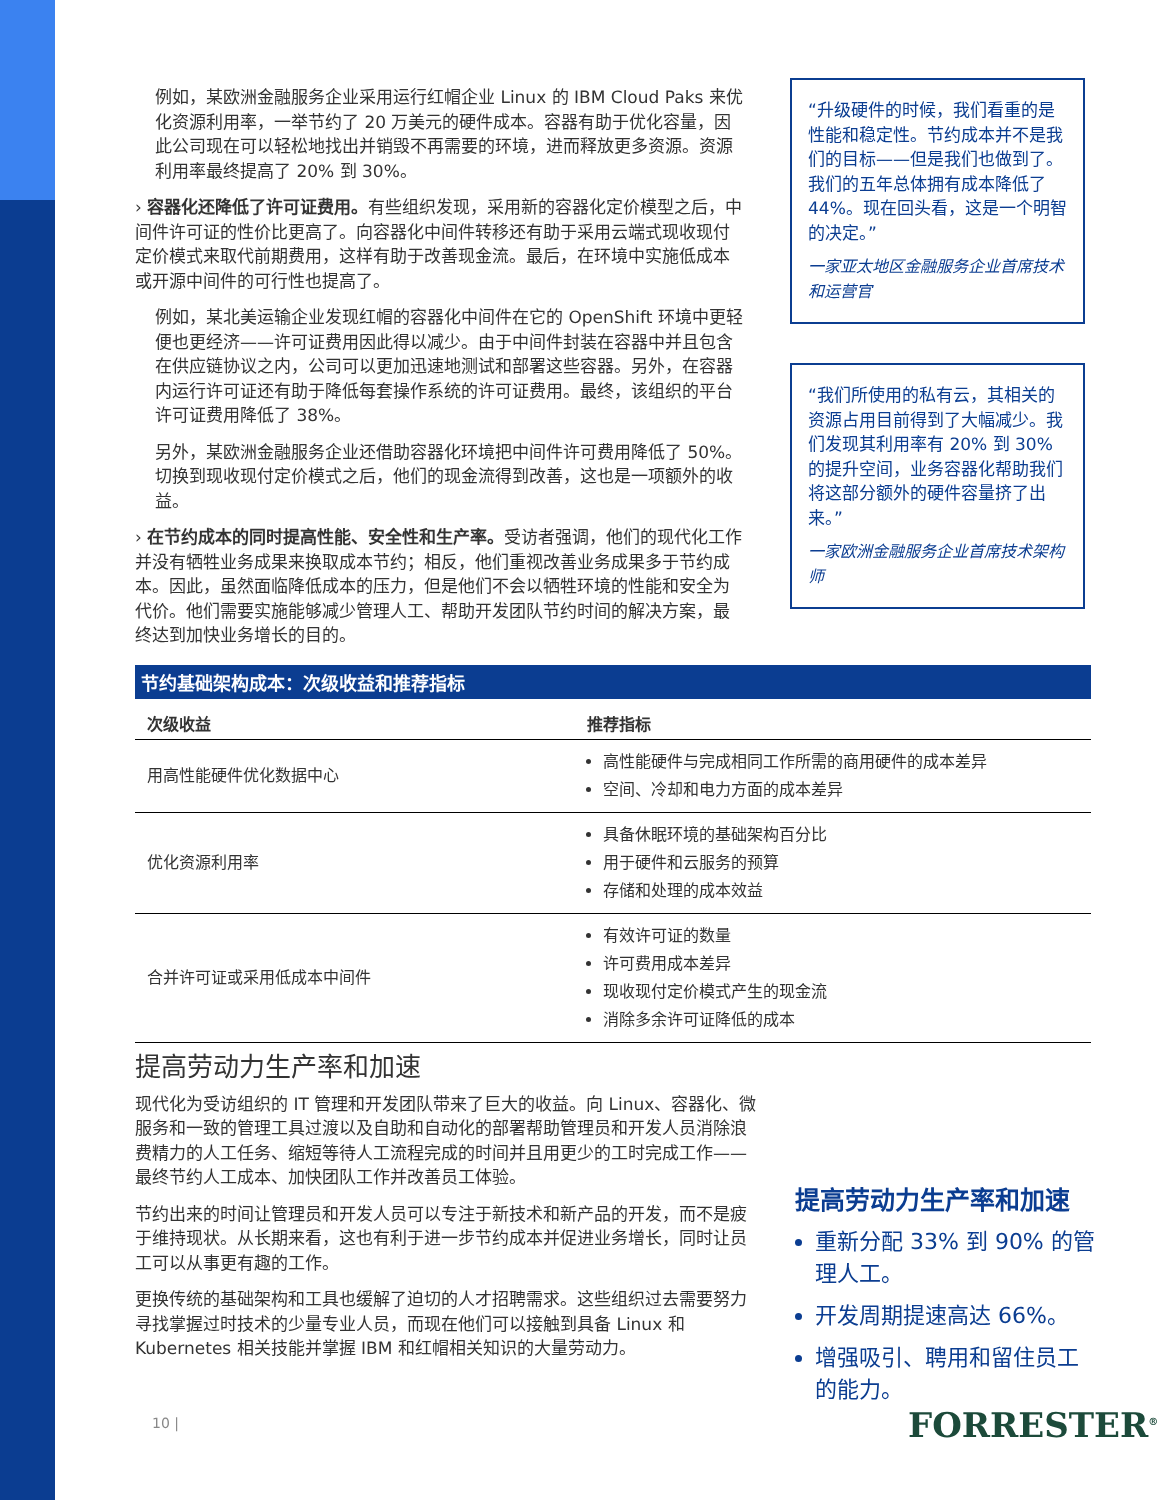例如，某欧洲金融服务企业采用运行红帽企业 Linux 的 IBM Cloud Paks 来优化资源利用率，一举节约了 20 万美元的硬件成本。容器有助于优化容量，因此公司现在可以轻松地找出并销毁不再需要的环境，进而释放更多资源。资源利用率最终提高了 20% 到 30%。
› 容器化还降低了许可证费用。有些组织发现，采用新的容器化定价模型之后，中间件许可证的性价比更高了。向容器化中间件转移还有助于采用云端式现收现付定价模式来取代前期费用，这样有助于改善现金流。最后，在环境中实施低成本或开源中间件的可行性也提高了。
例如，某北美运输企业发现红帽的容器化中间件在它的 OpenShift 环境中更轻便也更经济——许可证费用因此得以减少。由于中间件封装在容器中并且包含在供应链协议之内，公司可以更加迅速地测试和部署这些容器。另外，在容器内运行许可证还有助于降低每套操作系统的许可证费用。最终，该组织的平台许可证费用降低了 38%。
另外，某欧洲金融服务企业还借助容器化环境把中间件许可费用降低了 50%。切换到现收现付定价模式之后，他们的现金流得到改善，这也是一项额外的收益。
› 在节约成本的同时提高性能、安全性和生产率。受访者强调，他们的现代化工作并没有牺牲业务成果来换取成本节约；相反，他们重视改善业务成果多于节约成本。因此，虽然面临降低成本的压力，但是他们不会以牺牲环境的性能和安全为代价。他们需要实施能够减少管理人工、帮助开发团队节约时间的解决方案，最终达到加快业务增长的目的。
“升级硬件的时候，我们看重的是性能和稳定性。节约成本并不是我们的目标——但是我们也做到了。我们的五年总体拥有成本降低了 44%。现在回头看，这是一个明智的决定。”
一家亚太地区金融服务企业首席技术和运营官
“我们所使用的私有云，其相关的资源占用目前得到了大幅减少。我们发现其利用率有 20% 到 30% 的提升空间，业务容器化帮助我们将这部分额外的硬件容量挤了出来。”
一家欧洲金融服务企业首席技术架构师
节约基础架构成本：次级收益和推荐指标
| 次级收益 | 推荐指标 |
| --- | --- |
| 用高性能硬件优化数据中心 | 高性能硬件与完成相同工作所需的商用硬件的成本差异 空间、冷却和电力方面的成本差异 |
| 优化资源利用率 | 具备休眠环境的基础架构百分比 用于硬件和云服务的预算 存储和处理的成本效益 |
| 合并许可证或采用低成本中间件 | 有效许可证的数量 许可费用成本差异 现收现付定价模式产生的现金流 消除多余许可证降低的成本 |
提高劳动力生产率和加速
现代化为受访组织的 IT 管理和开发团队带来了巨大的收益。向 Linux、容器化、微服务和一致的管理工具过渡以及自助和自动化的部署帮助管理员和开发人员消除浪费精力的人工任务、缩短等待人工流程完成的时间并且用更少的工时完成工作——最终节约人工成本、加快团队工作并改善员工体验。
节约出来的时间让管理员和开发人员可以专注于新技术和新产品的开发，而不是疲于维持现状。从长期来看，这也有利于进一步节约成本并促进业务增长，同时让员工可以从事更有趣的工作。
更换传统的基础架构和工具也缓解了迫切的人才招聘需求。这些组织过去需要努力寻找掌握过时技术的少量专业人员，而现在他们可以接触到具备 Linux 和 Kubernetes 相关技能并掌握 IBM 和红帽相关知识的大量劳动力。
提高劳动力生产率和加速
重新分配 33% 到 90% 的管理人工。
开发周期提速高达 66%。
增强吸引、聘用和留住员工的能力。
10 | FORRESTER<sup>®</sup>